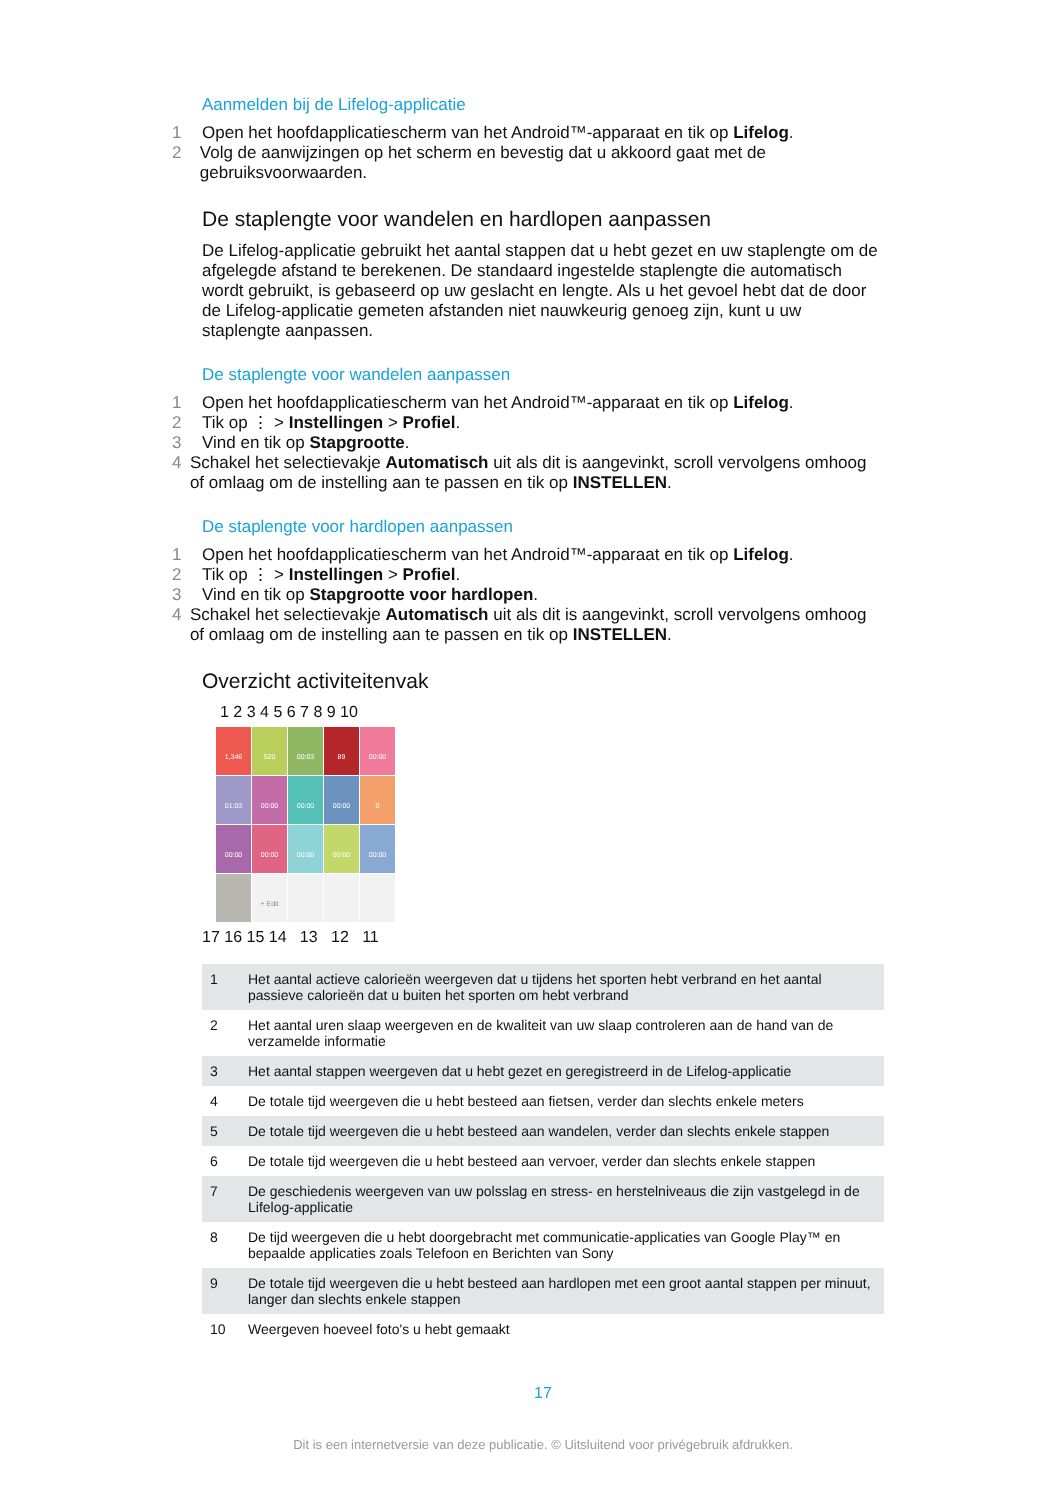Aanmelden bij de Lifelog-applicatie
1 Open het hoofdapplicatiescherm van het Android™-apparaat en tik op Lifelog.
2 Volg de aanwijzingen op het scherm en bevestig dat u akkoord gaat met de gebruiksvoorwaarden.
De staplengte voor wandelen en hardlopen aanpassen
De Lifelog-applicatie gebruikt het aantal stappen dat u hebt gezet en uw staplengte om de afgelegde afstand te berekenen. De standaard ingestelde staplengte die automatisch wordt gebruikt, is gebaseerd op uw geslacht en lengte. Als u het gevoel hebt dat de door de Lifelog-applicatie gemeten afstanden niet nauwkeurig genoeg zijn, kunt u uw staplengte aanpassen.
De staplengte voor wandelen aanpassen
1 Open het hoofdapplicatiescherm van het Android™-apparaat en tik op Lifelog.
2 Tik op ⋮ > Instellingen > Profiel.
3 Vind en tik op Stapgrootte.
4 Schakel het selectievakje Automatisch uit als dit is aangevinkt, scroll vervolgens omhoog of omlaag om de instelling aan te passen en tik op INSTELLEN.
De staplengte voor hardlopen aanpassen
1 Open het hoofdapplicatiescherm van het Android™-apparaat en tik op Lifelog.
2 Tik op ⋮ > Instellingen > Profiel.
3 Vind en tik op Stapgrootte voor hardlopen.
4 Schakel het selectievakje Automatisch uit als dit is aangevinkt, scroll vervolgens omhoog of omlaag om de instelling aan te passen en tik op INSTELLEN.
Overzicht activiteitenvak
1 2 3 4 5 6 7 8 9 10
1,346
520
00:03
89
00:00
01:03
00:00
00:00
00:00
0
00:00
00:00
00:00
00:00
00:00
+ Edit
17 16 15 14 13 12 11
| 1 | Het aantal actieve calorieën weergeven dat u tijdens het sporten hebt verbrand en het aantal passieve calorieën dat u buiten het sporten om hebt verbrand |
| 2 | Het aantal uren slaap weergeven en de kwaliteit van uw slaap controleren aan de hand van de verzamelde informatie |
| 3 | Het aantal stappen weergeven dat u hebt gezet en geregistreerd in de Lifelog-applicatie |
| 4 | De totale tijd weergeven die u hebt besteed aan fietsen, verder dan slechts enkele meters |
| 5 | De totale tijd weergeven die u hebt besteed aan wandelen, verder dan slechts enkele stappen |
| 6 | De totale tijd weergeven die u hebt besteed aan vervoer, verder dan slechts enkele stappen |
| 7 | De geschiedenis weergeven van uw polsslag en stress- en herstelniveaus die zijn vastgelegd in de Lifelog-applicatie |
| 8 | De tijd weergeven die u hebt doorgebracht met communicatie-applicaties van Google Play™ en bepaalde applicaties zoals Telefoon en Berichten van Sony |
| 9 | De totale tijd weergeven die u hebt besteed aan hardlopen met een groot aantal stappen per minuut, langer dan slechts enkele stappen |
| 10 | Weergeven hoeveel foto's u hebt gemaakt |
17
Dit is een internetversie van deze publicatie. © Uitsluitend voor privégebruik afdrukken.